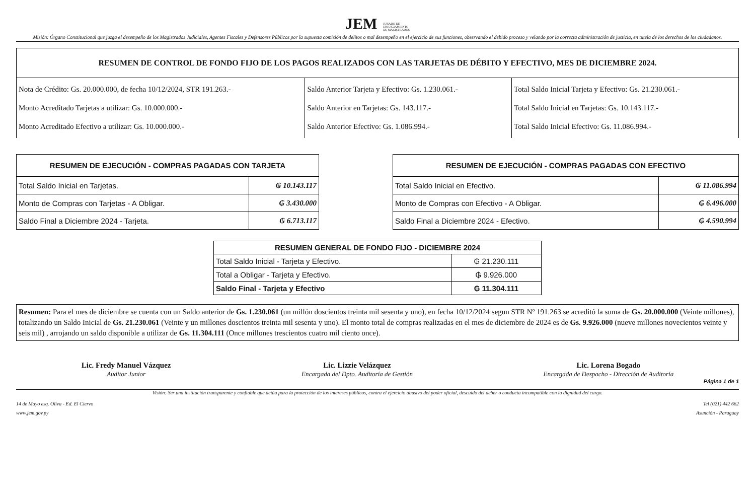JEM JURADO DE
ENJUICIAMIENTO
DE MAGISTRADOS
Misión: Órgano Constitucional que juzga el desempeño de los Magistrados Judiciales, Agentes Fiscales y Defensores Públicos por la supuesta comisión de delitos o mal desempeño en el ejercicio de sus funciones, observando el debido proceso y velando por la correcta administración de justicia, en tutela de los derechos de los ciudadanos.
| RESUMEN DE CONTROL DE FONDO FIJO DE LOS PAGOS REALIZADOS CON LAS TARJETAS DE DÉBITO Y EFECTIVO, MES DE DICIEMBRE 2024. | | |
| --- | --- | --- |
| Nota de Crédito: Gs. 20.000.000, de fecha 10/12/2024, STR 191.263.- Monto Acreditado Tarjetas a utilizar: Gs. 10.000.000.- Monto Acreditado Efectivo a utilizar: Gs. 10.000.000.- | Saldo Anterior Tarjeta y Efectivo: Gs. 1.230.061.- Saldo Anterior en Tarjetas: Gs. 143.117.- Saldo Anterior Efectivo: Gs. 1.086.994.- | Total Saldo Inicial Tarjeta y Efectivo: Gs. 21.230.061.- Total Saldo Inicial en Tarjetas: Gs. 10.143.117.- Total Saldo Inicial Efectivo: Gs. 11.086.994.- |
| RESUMEN DE EJECUCIÓN - COMPRAS PAGADAS CON TARJETA | |
| --- | --- |
| Total Saldo Inicial en Tarjetas. | ₲ 10.143.117 |
| Monto de Compras con Tarjetas - A Obligar. | ₲ 3.430.000 |
| Saldo Final a Diciembre 2024 - Tarjeta. | ₲ 6.713.117 |
| RESUMEN DE EJECUCIÓN - COMPRAS PAGADAS CON EFECTIVO | |
| --- | --- |
| Total Saldo Inicial en Efectivo. | ₲ 11.086.994 |
| Monto de Compras con Efectivo - A Obligar. | ₲ 6.496.000 |
| Saldo Final a Diciembre 2024 - Efectivo. | ₲ 4.590.994 |
| RESUMEN GENERAL DE FONDO FIJO - DICIEMBRE 2024 | |
| --- | --- |
| Total Saldo Inicial - Tarjeta y Efectivo. | ₲ 21.230.111 |
| Total a Obligar - Tarjeta y Efectivo. | ₲ 9.926.000 |
| Saldo Final - Tarjeta y Efectivo | ₲ 11.304.111 |
Resumen: Para el mes de diciembre se cuenta con un Saldo anterior de Gs. 1.230.061 (un millón doscientos treinta mil sesenta y uno), en fecha 10/12/2024 segun STR Nº 191.263 se acreditó la suma de Gs. 20.000.000 (Veinte millones), totalizando un Saldo Inicial de Gs. 21.230.061 (Veinte y un millones doscientos treinta mil sesenta y uno). El monto total de compras realizadas en el mes de diciembre de 2024 es de Gs. 9.926.000 (nueve millones novecientos veinte y seis mil) , arrojando un saldo disponible a utilizar de Gs. 11.304.111 (Once millones trescientos cuatro mil ciento once).
Lic. Fredy Manuel Vázquez
Auditor Junior
Lic. Lizzie Velázquez
Encargada del Dpto. Auditoría de Gestión
Lic. Lorena Bogado
Encargada de Despacho - Dirección de Auditoría
Página 1 de 1
Visión: Ser una institución transparente y confiable que actúa para la protección de los intereses públicos, contra el ejercicio abusivo del poder oficial, descuido del deber o conducta incompatible con la dignidad del cargo.
14 de Mayo esq. Oliva - Ed. El Ciervo
www.jem.gov.py
Tel (021) 442 662
Asunción - Paraguay